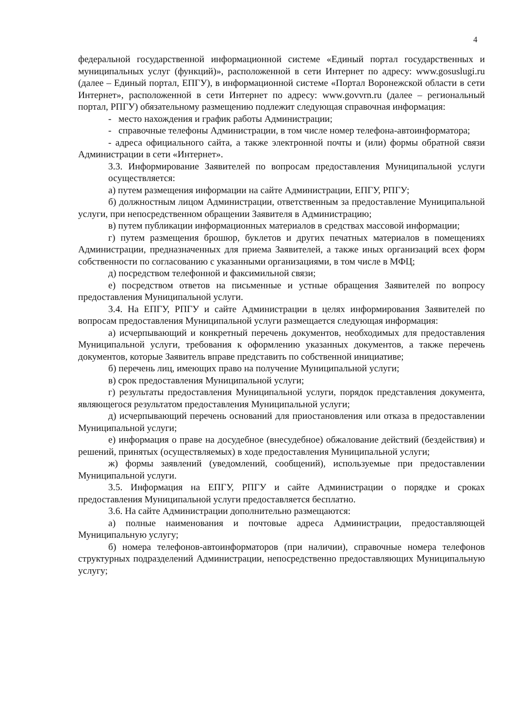4
федеральной государственной информационной системе «Единый портал государственных и муниципальных услуг (функций)», расположенной в сети Интернет по адресу: www.gosuslugi.ru (далее – Единый портал, ЕПГУ), в информационной системе «Портал Воронежской области в сети Интернет», расположенной в сети Интернет по адресу: www.govvrn.ru (далее – региональный портал, РПГУ) обязательному размещению подлежит следующая справочная информация:
- место нахождения и график работы Администрации;
- справочные телефоны Администрации, в том числе номер телефона-автоинформатора;
- адреса официального сайта, а также электронной почты и (или) формы обратной связи Администрации в сети «Интернет».
3.3. Информирование Заявителей по вопросам предоставления Муниципальной услуги осуществляется:
а) путем размещения информации на сайте Администрации, ЕПГУ, РПГУ;
б) должностным лицом Администрации, ответственным за предоставление Муниципальной услуги, при непосредственном обращении Заявителя в Администрацию;
в) путем публикации информационных материалов в средствах массовой информации;
г) путем размещения брошюр, буклетов и других печатных материалов в помещениях Администрации, предназначенных для приема Заявителей, а также иных организаций всех форм собственности по согласованию с указанными организациями, в том числе в МФЦ;
д) посредством телефонной и факсимильной связи;
е) посредством ответов на письменные и устные обращения Заявителей по вопросу предоставления Муниципальной услуги.
3.4. На ЕПГУ, РПГУ и сайте Администрации в целях информирования Заявителей по вопросам предоставления Муниципальной услуги размещается следующая информация:
а) исчерпывающий и конкретный перечень документов, необходимых для предоставления Муниципальной услуги, требования к оформлению указанных документов, а также перечень документов, которые Заявитель вправе представить по собственной инициативе;
б) перечень лиц, имеющих право на получение Муниципальной услуги;
в) срок предоставления Муниципальной услуги;
г) результаты предоставления Муниципальной услуги, порядок представления документа, являющегося результатом предоставления Муниципальной услуги;
д) исчерпывающий перечень оснований для приостановления или отказа в предоставлении Муниципальной услуги;
е) информация о праве на досудебное (внесудебное) обжалование действий (бездействия) и решений, принятых (осуществляемых) в ходе предоставления Муниципальной услуги;
ж) формы заявлений (уведомлений, сообщений), используемые при предоставлении Муниципальной услуги.
3.5. Информация на ЕПГУ, РПГУ и сайте Администрации о порядке и сроках предоставления Муниципальной услуги предоставляется бесплатно.
3.6. На сайте Администрации дополнительно размещаются:
а) полные наименования и почтовые адреса Администрации, предоставляющей Муниципальную услугу;
б) номера телефонов-автоинформаторов (при наличии), справочные номера телефонов структурных подразделений Администрации, непосредственно предоставляющих Муниципальную услугу;